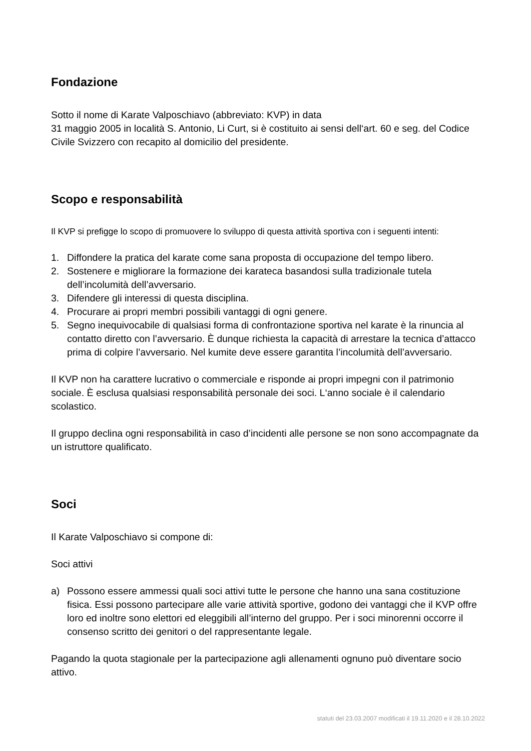Fondazione
Sotto il nome di Karate Valposchiavo (abbreviato: KVP) in data
31 maggio 2005 in località S. Antonio, Li Curt, si è costituito ai sensi dell‘art. 60 e seg. del Codice Civile Svizzero con recapito al domicilio del presidente.
Scopo e responsabilità
Il KVP si prefigge lo scopo di promuovere lo sviluppo di questa attività sportiva con i seguenti intenti:
1. Diffondere la pratica del karate come sana proposta di occupazione del tempo libero.
2. Sostenere e migliorare la formazione dei karateca basandosi sulla tradizionale tutela dell’incolumità dell’avversario.
3. Difendere gli interessi di questa disciplina.
4. Procurare ai propri membri possibili vantaggi di ogni genere.
5. Segno inequivocabile di qualsiasi forma di confrontazione sportiva nel karate è la rinuncia al contatto diretto con l’avversario. È dunque richiesta la capacità di arrestare la tecnica d’attacco prima di colpire l’avversario. Nel kumite deve essere garantita l’incolumità dell’avversario.
Il KVP non ha carattere lucrativo o commerciale e risponde ai propri impegni con il patrimonio sociale. È esclusa qualsiasi responsabilità personale dei soci. L‘anno sociale è il calendario scolastico.
Il gruppo declina ogni responsabilità in caso d’incidenti alle persone se non sono accompagnate da un istruttore qualificato.
Soci
Il Karate Valposchiavo si compone di:
Soci attivi
a) Possono essere ammessi quali soci attivi tutte le persone che hanno una sana costituzione fisica. Essi possono partecipare alle varie attività sportive, godono dei vantaggi che il KVP offre loro ed inoltre sono elettori ed eleggibili all’interno del gruppo. Per i soci minorenni occorre il consenso scritto dei genitori o del rappresentante legale.
Pagando la quota stagionale per la partecipazione agli allenamenti ognuno può diventare socio attivo.
statuti del 23.03.2007 modificati il 19.11.2020 e il 28.10.2022